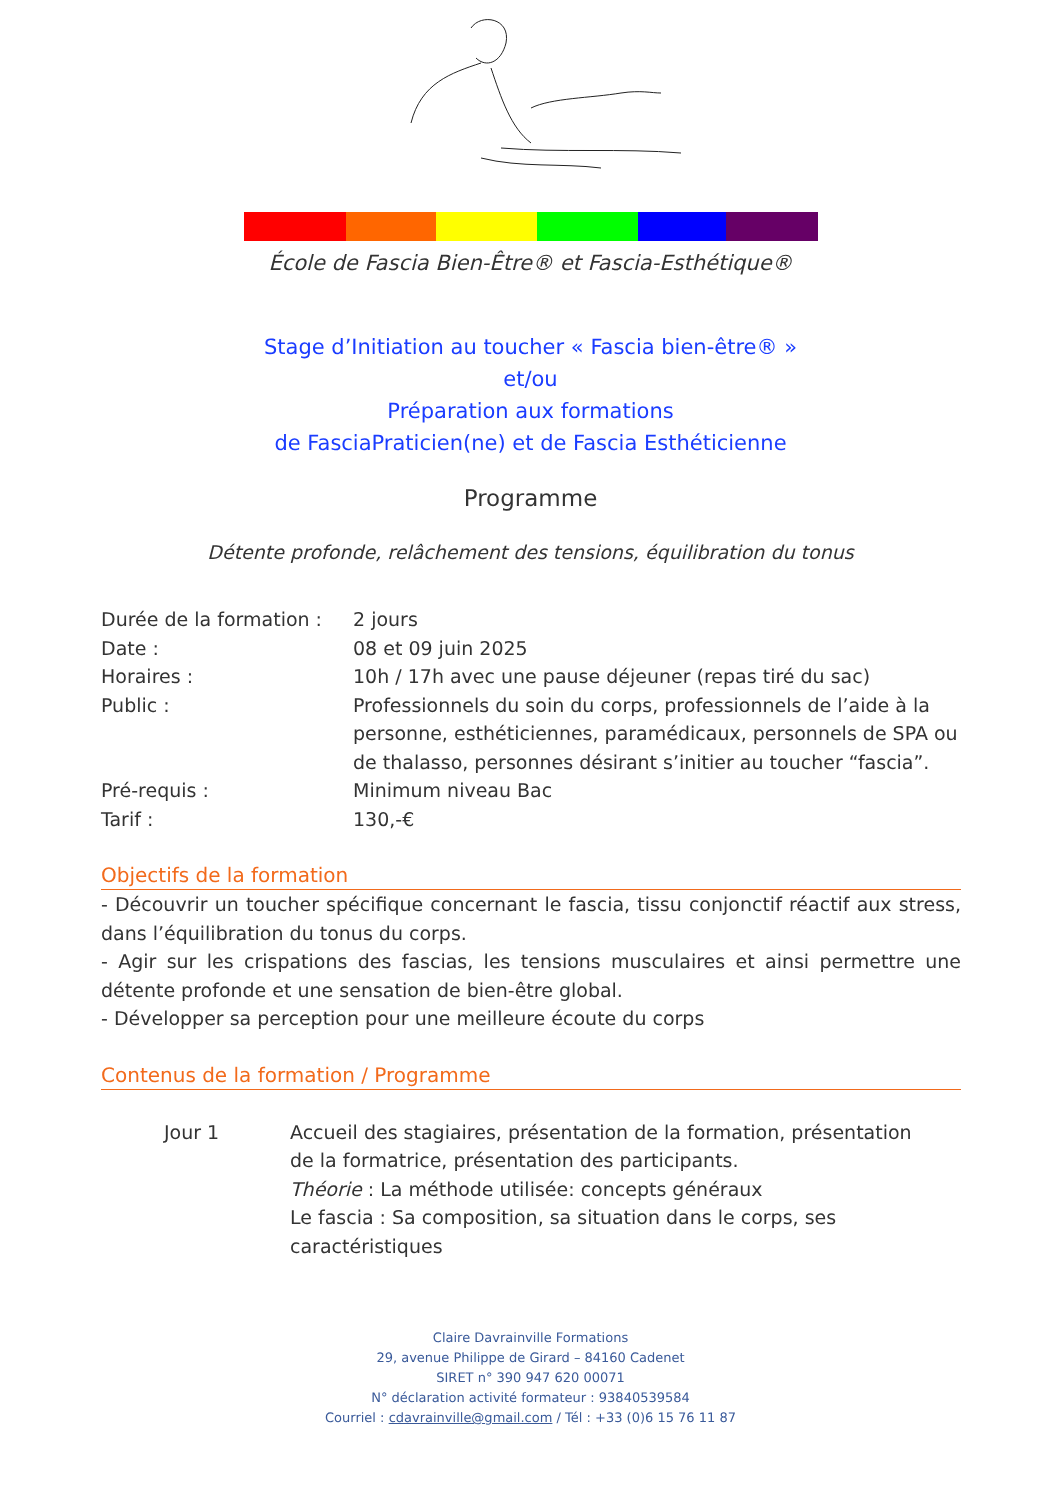École de Fascia Bien-Être® et Fascia-Esthétique®
Stage d’Initiation au toucher « Fascia bien-être® »
et/ou
Préparation aux formations
de FasciaPraticien(ne) et de Fascia Esthéticienne
Programme
Détente profonde, relâchement des tensions, équilibration du tonus
| Durée de la formation : | 2 jours |
| Date : | 08 et 09 juin 2025 |
| Horaires : | 10h / 17h avec une pause déjeuner (repas tiré du sac) |
| Public : | Professionnels du soin du corps, professionnels de l’aide à la personne, esthéticiennes, paramédicaux, personnels de SPA ou de thalasso, personnes désirant s’initier au toucher “fascia”. |
| Pré-requis : | Minimum niveau Bac |
| Tarif : | 130,-€ |
Objectifs de la formation
- Découvrir un toucher spécifique concernant le fascia, tissu conjonctif réactif aux stress, dans l’équilibration du tonus du corps.
- Agir sur les crispations des fascias, les tensions musculaires et ainsi permettre une détente profonde et une sensation de bien-être global.
- Développer sa perception pour une meilleure écoute du corps
Contenus de la formation / Programme
| Jour 1 | Accueil des stagiaires, présentation de la formation, présentation de la formatrice, présentation des participants. Théorie : La méthode utilisée: concepts généraux Le fascia : Sa composition, sa situation dans le corps, ses caractéristiques |
Claire Davrainville Formations
29, avenue Philippe de Girard – 84160 Cadenet
SIRET n° 390 947 620 00071
N° déclaration activité formateur : 93840539584
Courriel : cdavrainville@gmail.com / Tél : +33 (0)6 15 76 11 87